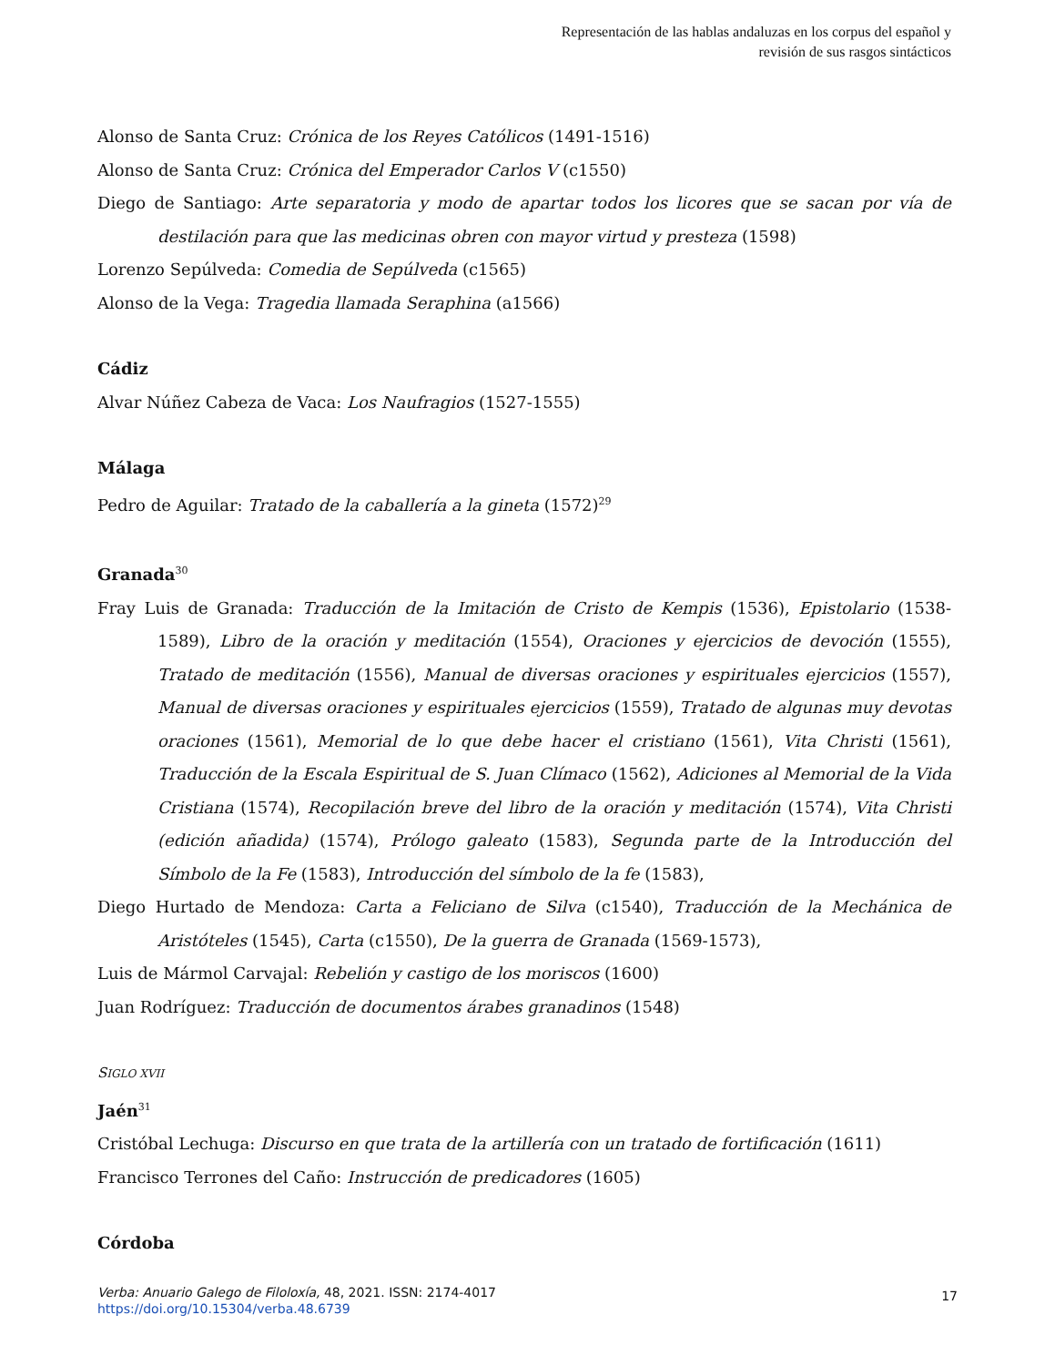Representación de las hablas andaluzas en los corpus del español y
revisión de sus rasgos sintácticos
Alonso de Santa Cruz: Crónica de los Reyes Católicos (1491-1516)
Alonso de Santa Cruz: Crónica del Emperador Carlos V (c1550)
Diego de Santiago: Arte separatoria y modo de apartar todos los licores que se sacan por vía de destilación para que las medicinas obren con mayor virtud y presteza (1598)
Lorenzo Sepúlveda: Comedia de Sepúlveda (c1565)
Alonso de la Vega: Tragedia llamada Seraphina (a1566)
Cádiz
Alvar Núñez Cabeza de Vaca: Los Naufragios (1527-1555)
Málaga
Pedro de Aguilar: Tratado de la caballería a la gineta (1572)<sup>29</sup>
Granada<sup>30</sup>
Fray Luis de Granada: Traducción de la Imitación de Cristo de Kempis (1536), Epistolario (1538-1589), Libro de la oración y meditación (1554), Oraciones y ejercicios de devoción (1555), Tratado de meditación (1556), Manual de diversas oraciones y espirituales ejercicios (1557), Manual de diversas oraciones y espirituales ejercicios (1559), Tratado de algunas muy devotas oraciones (1561), Memorial de lo que debe hacer el cristiano (1561), Vita Christi (1561), Traducción de la Escala Espiritual de S. Juan Clímaco (1562), Adiciones al Memorial de la Vida Cristiana (1574), Recopilación breve del libro de la oración y meditación (1574), Vita Christi (edición añadida) (1574), Prólogo galeato (1583), Segunda parte de la Introducción del Símbolo de la Fe (1583), Introducción del símbolo de la fe (1583),
Diego Hurtado de Mendoza: Carta a Feliciano de Silva (c1540), Traducción de la Mechánica de Aristóteles (1545), Carta (c1550), De la guerra de Granada (1569-1573),
Luis de Mármol Carvajal: Rebelión y castigo de los moriscos (1600)
Juan Rodríguez: Traducción de documentos árabes granadinos (1548)
SIGLO XVII
Jaén<sup>31</sup>
Cristóbal Lechuga: Discurso en que trata de la artillería con un tratado de fortificación (1611)
Francisco Terrones del Caño: Instrucción de predicadores (1605)
Córdoba
Verba: Anuario Galego de Filoloxía, 48, 2021. ISSN: 2174-4017
https://doi.org/10.15304/verba.48.6739
17